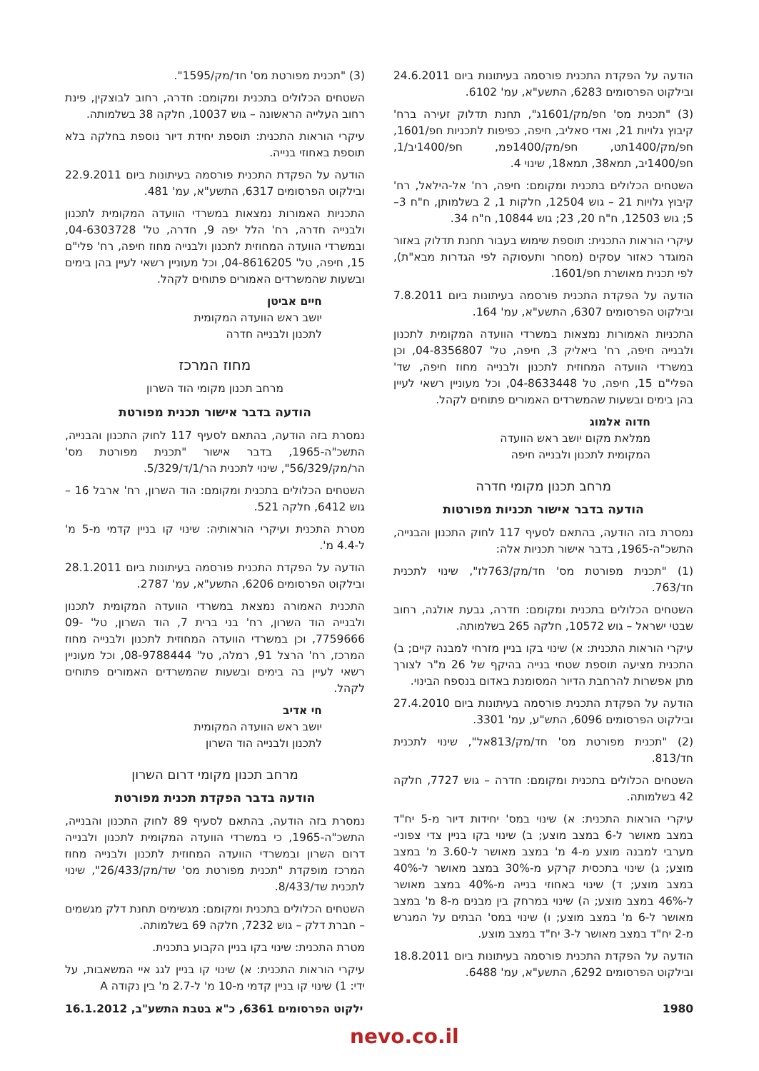הודעה על הפקדת התכנית פורסמה בעיתונות ביום 24.6.2011 ובילקוט הפרסומים 6283, התשע"א, עמ' 6102.
(3) "תכנית מס' חפ/מק/1601ג", תחנת תדלוק זעירה ברח' קיבוץ גלויות 21, ואדי סאליב, חיפה, כפיפות לתכניות חפ/1601, חפ/מק/1400תט, חפ/מק/1400פמ, חפ/1400יב/1, חפ/1400יב, תמא38, תמא18, שינוי 4.
השטחים הכלולים בתכנית ומקומם: חיפה, רח' אל-הילאל, רח' קיבוץ גלויות 21 – גוש 12504, חלקות 1, 2 בשלמותן, ח"ח 3–5; גוש 12503, ח"ח 20, 23; גוש 10844, ח"ח 34.
עיקרי הוראות התכנית: תוספת שימוש בעבור תחנת תדלוק באזור המוגדר כאזור עסקים (מסחר ותעסוקה לפי הגדרות מבא"ת), לפי תכנית מאושרת חפ/1601.
הודעה על הפקדת התכנית פורסמה בעיתונות ביום 7.8.2011 ובילקוט הפרסומים 6307, התשע"א, עמ' 164.
התכניות האמורות נמצאות במשרדי הוועדה המקומית לתכנון ולבנייה חיפה, רח' ביאליק 3, חיפה, טל' 04-8356807, וכן במשרדי הוועדה המחוזית לתכנון ולבנייה מחוז חיפה, שד' הפלי"ם 15, חיפה, טל 04-8633448, וכל מעוניין רשאי לעיין בהן בימים ובשעות שהמשרדים האמורים פתוחים לקהל.
חדוה אלמוג
ממלאת מקום יושב ראש הוועדה
המקומית לתכנון ולבנייה חיפה
מרחב תכנון מקומי חדרה
הודעה בדבר אישור תכניות מפורטות
נמסרת בזה הודעה, בהתאם לסעיף 117 לחוק התכנון והבנייה, התשכ"ה-1965, בדבר אישור תכניות אלה:
(1) "תכנית מפורטת מס' חד/מק/763לז", שינוי לתכנית חד/763.
השטחים הכלולים בתכנית ומקומם: חדרה, גבעת אולגה, רחוב שבטי ישראל – גוש 10572, חלקה 265 בשלמותה.
עיקרי הוראות התכנית: א) שינוי בקו בניין מזרחי למבנה קיים; ב) התכנית מציעה תוספת שטחי בנייה בהיקף של 26 מ"ר לצורך מתן אפשרות להרחבת הדיור המסומנת באדום בנספח הבינוי.
הודעה על הפקדת התכנית פורסמה בעיתונות ביום 27.4.2010 ובילקוט הפרסומים 6096, התש"ע, עמ' 3301.
(2) "תכנית מפורטת מס' חד/מק/813אל", שינוי לתכנית חד/813.
השטחים הכלולים בתכנית ומקומם: חדרה – גוש 7727, חלקה 42 בשלמותה.
עיקרי הוראות התכנית: א) שינוי במס' יחידות דיור מ-5 יח"ד במצב מאושר ל-6 במצב מוצע; ב) שינוי בקו בניין צדי צפוני-מערבי למבנה מוצע מ-4 מ' במצב מאושר ל-3.60 מ' במצב מוצע; ג) שינוי בתכסית קרקע מ-30% במצב מאושר ל-40% במצב מוצע; ד) שינוי באחוזי בנייה מ-40% במצב מאושר ל-46% במצב מוצע; ה) שינוי במרחק בין מבנים מ-8 מ' במצב מאושר ל-6 מ' במצב מוצע; ו) שינוי במס' הבתים על המגרש מ-2 יח"ד במצב מאושר ל-3 יח"ד במצב מוצע.
הודעה על הפקדת התכנית פורסמה בעיתונות ביום 18.8.2011 ובילקוט הפרסומים 6292, התשע"א, עמ' 6488.
(3) "תכנית מפורטת מס' חד/מק/1595".
השטחים הכלולים בתכנית ומקומם: חדרה, רחוב לבוצקין, פינת רחוב העלייה הראשונה – גוש 10037, חלקה 38 בשלמותה.
עיקרי הוראות התכנית: תוספת יחידת דיור נוספת בחלקה בלא תוספת באחוזי בנייה.
הודעה על הפקדת התכנית פורסמה בעיתונות ביום 22.9.2011 ובילקוט הפרסומים 6317, התשע"א, עמ' 481.
התכניות האמורות נמצאות במשרדי הוועדה המקומית לתכנון ולבנייה חדרה, רח' הלל יפה 9, חדרה, טל' 04-6303728, ובמשרדי הוועדה המחוזית לתכנון ולבנייה מחוז חיפה, רח' פלי"ם 15, חיפה, טל' 04-8616205, וכל מעוניין רשאי לעיין בהן בימים ובשעות שהמשרדים האמורים פתוחים לקהל.
חיים אביטן
יושב ראש הוועדה המקומית
לתכנון ולבנייה חדרה
מחוז המרכז
מרחב תכנון מקומי הוד השרון
הודעה בדבר אישור תכנית מפורטת
נמסרת בזה הודעה, בהתאם לסעיף 117 לחוק התכנון והבנייה, התשכ"ה-1965, בדבר אישור "תכנית מפורטת מס' הר/מק/56/329", שינוי לתכנית הר/1/ד/5/329.
השטחים הכלולים בתכנית ומקומם: הוד השרון, רח' ארבל 16 – גוש 6412, חלקה 521.
מטרת התכנית ועיקרי הוראותיה: שינוי קו בניין קדמי מ-5 מ' ל-4.4 מ'.
הודעה על הפקדת התכנית פורסמה בעיתונות ביום 28.1.2011 ובילקוט הפרסומים 6206, התשע"א, עמ' 2787.
התכנית האמורה נמצאת במשרדי הוועדה המקומית לתכנון ולבנייה הוד השרון, רח' בני ברית 7, הוד השרון, טל' 09-7759666, וכן במשרדי הוועדה המחוזית לתכנון ולבנייה מחוז המרכז, רח' הרצל 91, רמלה, טל' 08-9788444, וכל מעוניין רשאי לעיין בה בימים ובשעות שהמשרדים האמורים פתוחים לקהל.
חי אדיב
יושב ראש הוועדה המקומית
לתכנון ולבנייה הוד השרון
מרחב תכנון מקומי דרום השרון
הודעה בדבר הפקדת תכנית מפורטת
נמסרת בזה הודעה, בהתאם לסעיף 89 לחוק התכנון והבנייה, התשכ"ה-1965, כי במשרדי הוועדה המקומית לתכנון ולבנייה דרום השרון ובמשרדי הוועדה המחוזית לתכנון ולבנייה מחוז המרכז מופקדת "תכנית מפורטת מס' שד/מק/26/433", שינוי לתכנית שד/8/433.
השטחים הכלולים בתכנית ומקומם: מגשימים תחנת דלק מגשמים – חברת דלק – גוש 7232, חלקה 69 בשלמותה.
מטרת התכנית: שינוי בקו בניין הקבוע בתכנית.
עיקרי הוראות התכנית: א) שינוי קו בניין לגג איי המשאבות, על ידי: 1) שינוי קו בניין קדמי מ-10 מ' ל-2.7 מ' בין נקודה A
1980 ילקוט הפרסומים 6361, כ"א בטבת התשע"ב, 16.1.2012
nevo.co.il